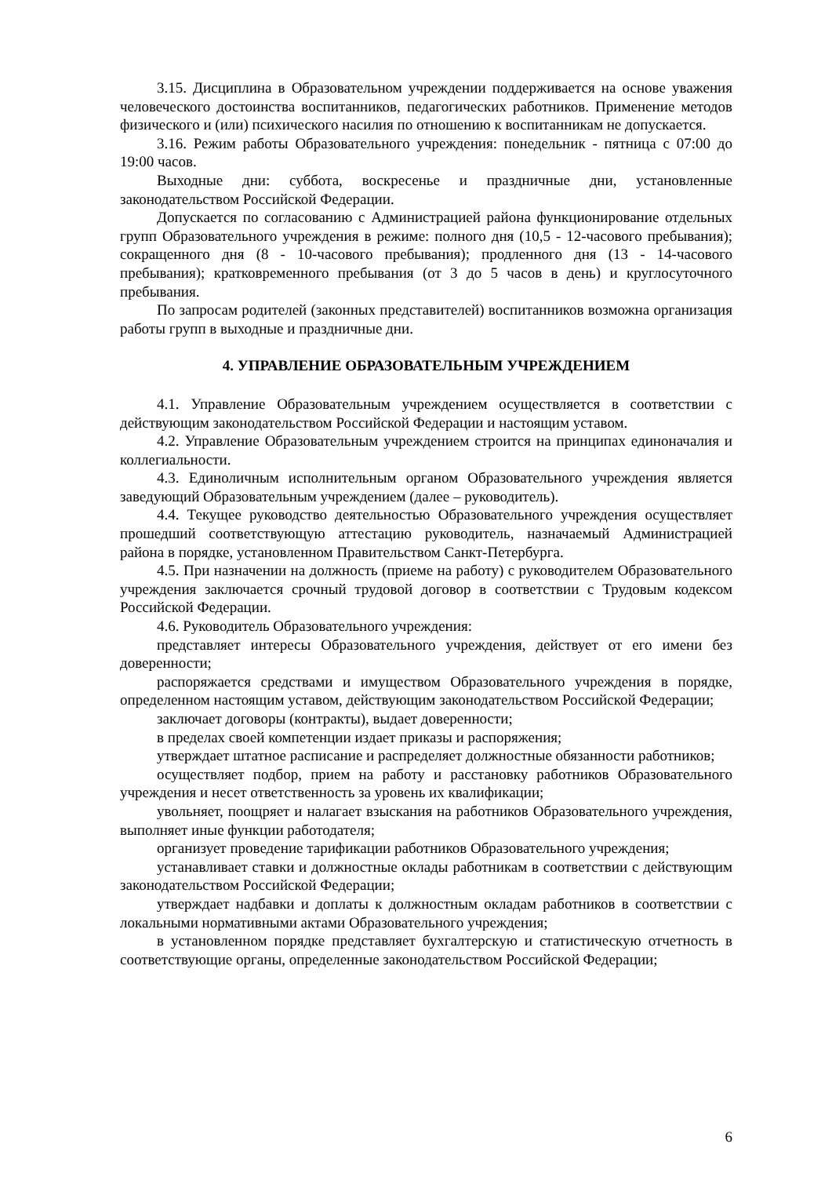3.15. Дисциплина в Образовательном учреждении поддерживается на основе уважения человеческого достоинства воспитанников, педагогических работников. Применение методов физического и (или) психического насилия по отношению к воспитанникам не допускается.
3.16. Режим работы Образовательного учреждения: понедельник - пятница с 07:00 до 19:00 часов.
Выходные дни: суббота, воскресенье и праздничные дни, установленные законодательством Российской Федерации.
Допускается по согласованию с Администрацией района функционирование отдельных групп Образовательного учреждения в режиме: полного дня (10,5 - 12-часового пребывания); сокращенного дня (8 - 10-часового пребывания); продленного дня (13 - 14-часового пребывания); кратковременного пребывания (от 3 до 5 часов в день) и круглосуточного пребывания.
По запросам родителей (законных представителей) воспитанников возможна организация работы групп в выходные и праздничные дни.
4. УПРАВЛЕНИЕ ОБРАЗОВАТЕЛЬНЫМ УЧРЕЖДЕНИЕМ
4.1. Управление Образовательным учреждением осуществляется в соответствии с действующим законодательством Российской Федерации и настоящим уставом.
4.2. Управление Образовательным учреждением строится на принципах единоначалия и коллегиальности.
4.3. Единоличным исполнительным органом Образовательного учреждения является заведующий Образовательным учреждением (далее – руководитель).
4.4. Текущее руководство деятельностью Образовательного учреждения осуществляет прошедший соответствующую аттестацию руководитель, назначаемый Администрацией района в порядке, установленном Правительством Санкт-Петербурга.
4.5. При назначении на должность (приеме на работу) с руководителем Образовательного учреждения заключается срочный трудовой договор в соответствии с Трудовым кодексом Российской Федерации.
4.6. Руководитель Образовательного учреждения:
представляет интересы Образовательного учреждения, действует от его имени без доверенности;
распоряжается средствами и имуществом Образовательного учреждения в порядке, определенном настоящим уставом, действующим законодательством Российской Федерации;
заключает договоры (контракты), выдает доверенности;
в пределах своей компетенции издает приказы и распоряжения;
утверждает штатное расписание и распределяет должностные обязанности работников;
осуществляет подбор, прием на работу и расстановку работников Образовательного учреждения и несет ответственность за уровень их квалификации;
увольняет, поощряет и налагает взыскания на работников Образовательного учреждения, выполняет иные функции работодателя;
организует проведение тарификации работников Образовательного учреждения;
устанавливает ставки и должностные оклады работникам в соответствии с действующим законодательством Российской Федерации;
утверждает надбавки и доплаты к должностным окладам работников в соответствии с локальными нормативными актами Образовательного учреждения;
в установленном порядке представляет бухгалтерскую и статистическую отчетность в соответствующие органы, определенные законодательством Российской Федерации;
6